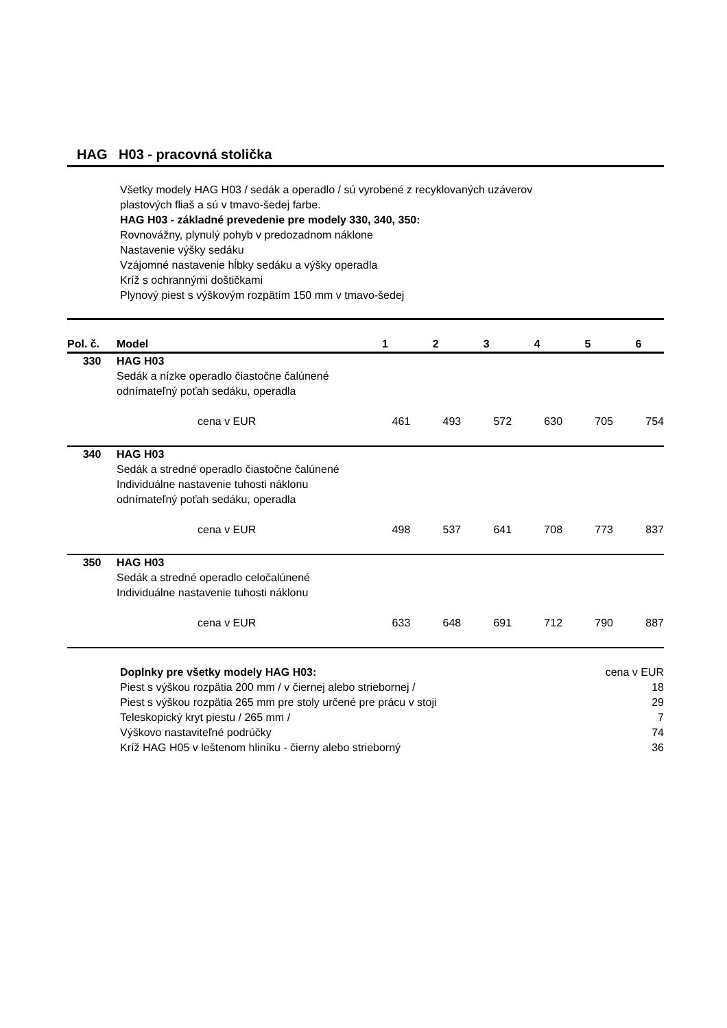HAG H03 - pracovná stolička
Všetky modely HAG H03 / sedák a operadlo / sú vyrobené z recyklovaných uzáverov
plastových fliaš a sú v tmavo-šedej farbe.
HAG H03 - základné prevedenie pre modely 330, 340, 350:
Rovnovážny, plynulý pohyb v predozadnom náklone
Nastavenie výšky sedáku
Vzájomné nastavenie hĺbky sedáku a výšky operadla
Kríž s ochrannými doštičkami
Plynový piest s výškovým rozpätím 150 mm v tmavo-šedej
| Pol. č. | Model | | 1 | 2 | 3 | 4 | 5 | 6 |
| --- | --- | --- | --- | --- | --- | --- | --- | --- |
| 330 | HAG H03 Sedák a nízke operadlo čiastočne čalúnené odnímateľný poťah sedáku, operadla | | | | | | | |
| | | cena v EUR | 461 | 493 | 572 | 630 | 705 | 754 |
| 340 | HAG H03 Sedák a stredné operadlo čiastočne čalúnené Individuálne nastavenie tuhosti náklonu odnímateľný poťah sedáku, operadla | | | | | | | |
| | | cena v EUR | 498 | 537 | 641 | 708 | 773 | 837 |
| 350 | HAG H03 Sedák a stredné operadlo celočalúnené Individuálne nastavenie tuhosti náklonu | | | | | | | |
| | | cena v EUR | 633 | 648 | 691 | 712 | 790 | 887 |
| | Doplnky pre všetky modely HAG H03: | cena v EUR |
| | Piest s výškou rozpätia 200 mm / v čiernej alebo striebornej / | 18 |
| | Piest s výškou rozpätia 265 mm pre stoly určené pre prácu v stoji | 29 |
| | Teleskopický kryt piestu / 265 mm / | 7 |
| | Výškovo nastaviteľné podrúčky | 74 |
| | Kríž HAG H05 v leštenom hliníku - čierny alebo strieborný | 36 |